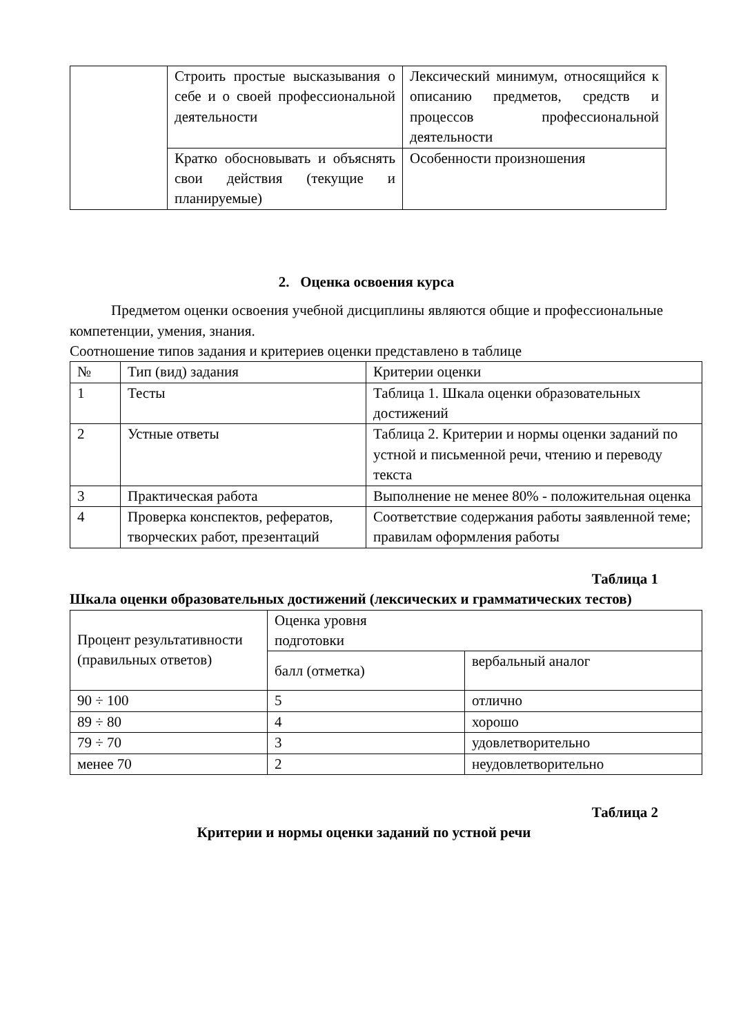| | Строить простые высказывания о себе и о своей профессиональной деятельности | Лексический минимум, относящийся к описанию предметов, средств и процессов профессиональной деятельности |
| | Кратко обосновывать и объяснять свои действия (текущие и планируемые) | Особенности произношения |
2. Оценка освоения курса
Предметом оценки освоения учебной дисциплины являются общие и профессиональные компетенции, умения, знания.
Соотношение типов задания и критериев оценки представлено в таблице
| № | Тип (вид) задания | Критерии оценки |
| --- | --- | --- |
| 1 | Тесты | Таблица 1. Шкала оценки образовательных достижений |
| 2 | Устные ответы | Таблица 2. Критерии и нормы оценки заданий по устной и письменной речи, чтению и переводу текста |
| 3 | Практическая работа | Выполнение не менее 80% - положительная оценка |
| 4 | Проверка конспектов, рефератов, творческих работ, презентаций | Соответствие содержания работы заявленной теме; правилам оформления работы |
Таблица 1
Шкала оценки образовательных достижений (лексических и грамматических тестов)
| Процент результативности (правильных ответов) | Оценка уровня подготовки | |
| | балл (отметка) | вербальный аналог |
| 90 ÷ 100 | 5 | отлично |
| 89 ÷ 80 | 4 | хорошо |
| 79 ÷ 70 | 3 | удовлетворительно |
| менее 70 | 2 | неудовлетворительно |
Таблица 2
Критерии и нормы оценки заданий по устной речи